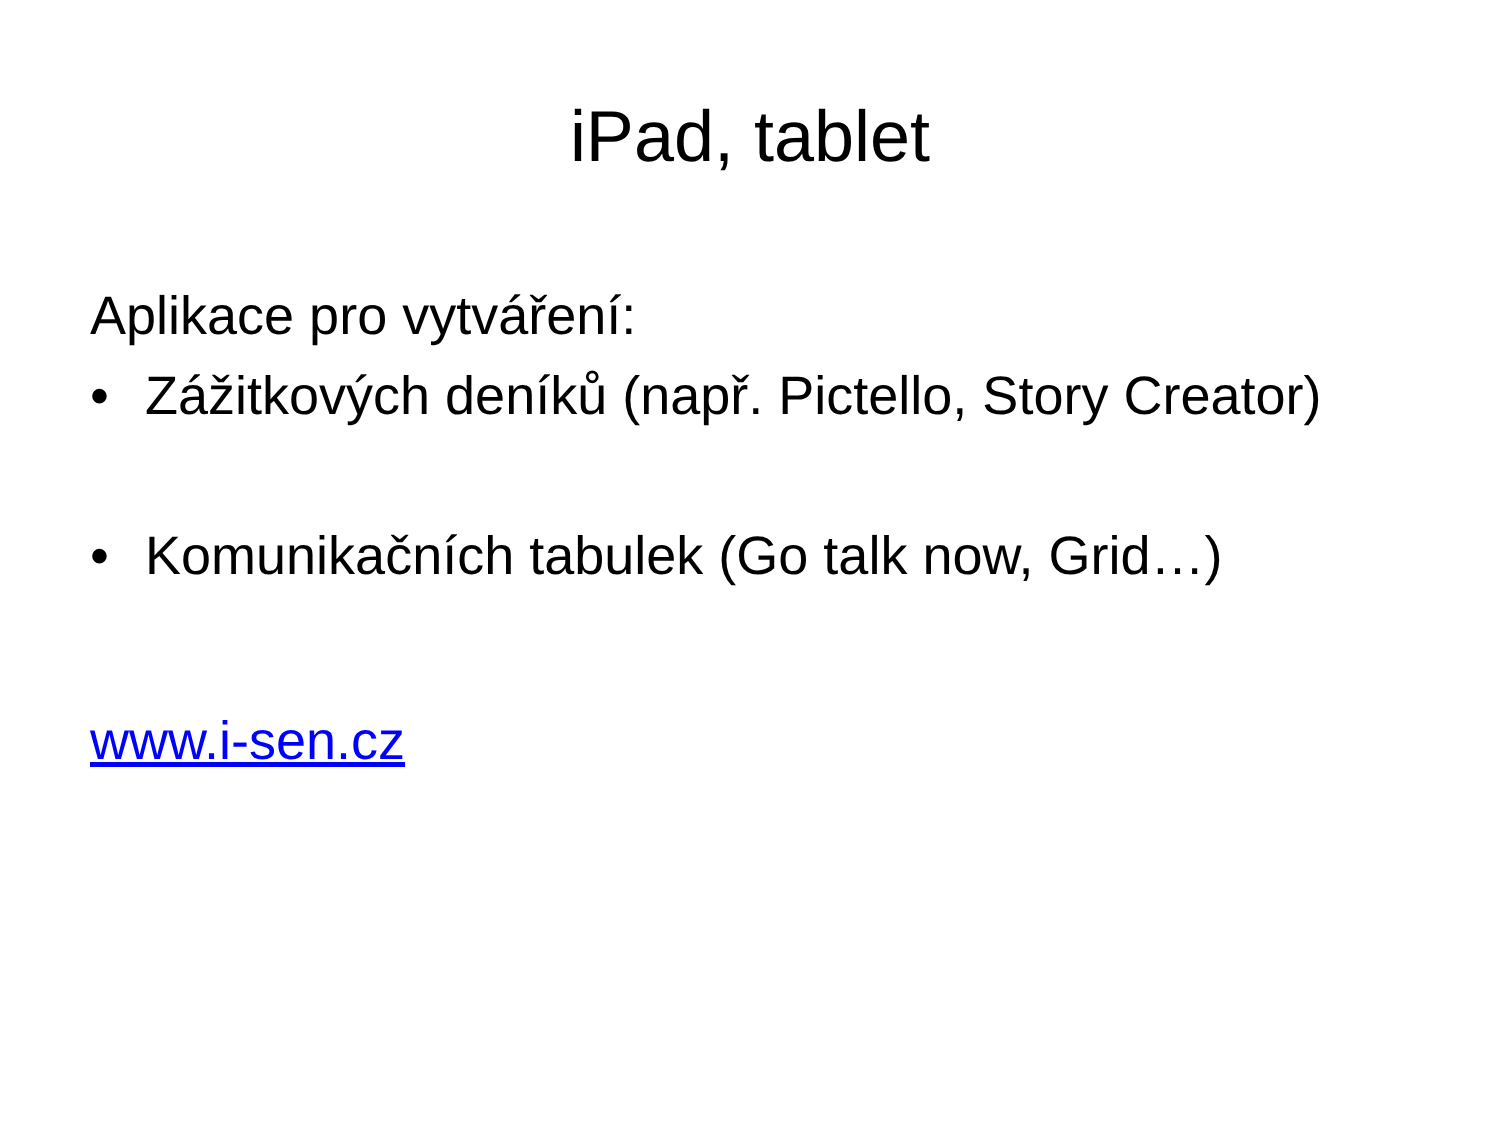iPad, tablet
Aplikace pro vytváření:
• Zážitkových deníků (např. Pictello, Story Creator)
• Komunikačních tabulek (Go talk now, Grid…)
www.i-sen.cz